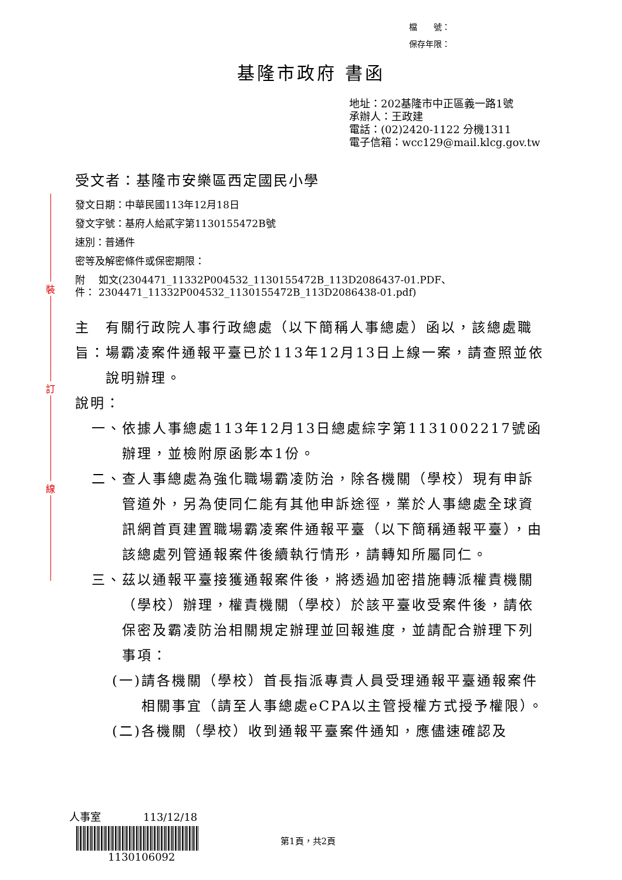裝
訂
線
檔　　號：
保存年限：
基隆市政府 書函
地址：202基隆市中正區義一路1號
承辦人：王政建
電話：(02)2420-1122 分機1311
電子信箱：wcc129@mail.klcg.gov.tw
受文者：基隆市安樂區西定國民小學
發文日期：中華民國113年12月18日
發文字號：基府人給貳字第1130155472B號
速別：普通件
密等及解密條件或保密期限：
附件： 如文(2304471_11332P004532_1130155472B_113D2086437-01.PDF、2304471_11332P004532_1130155472B_113D2086438-01.pdf)
主旨： 有關行政院人事行政總處（以下簡稱人事總處）函以，該總處職場霸凌案件通報平臺已於113年12月13日上線一案，請查照並依說明辦理。
說明：
一、 依據人事總處113年12月13日總處綜字第1131002217號函辦理，並檢附原函影本1份。
二、 查人事總處為強化職場霸凌防治，除各機關（學校）現有申訴管道外，另為使同仁能有其他申訴途徑，業於人事總處全球資訊網首頁建置職場霸凌案件通報平臺（以下簡稱通報平臺），由該總處列管通報案件後續執行情形，請轉知所屬同仁。
三、 茲以通報平臺接獲通報案件後，將透過加密措施轉派權責機關（學校）辦理，權責機關（學校）於該平臺收受案件後，請依保密及霸凌防治相關規定辦理並回報進度，並請配合辦理下列事項：
(一) 請各機關（學校）首長指派專責人員受理通報平臺通報案件相關事宜（請至人事總處eCPA以主管授權方式授予權限）。
(二) 各機關（學校）收到通報平臺案件通知，應儘速確認及
人事室　　　　113/12/18
1130106092
第1頁，共2頁